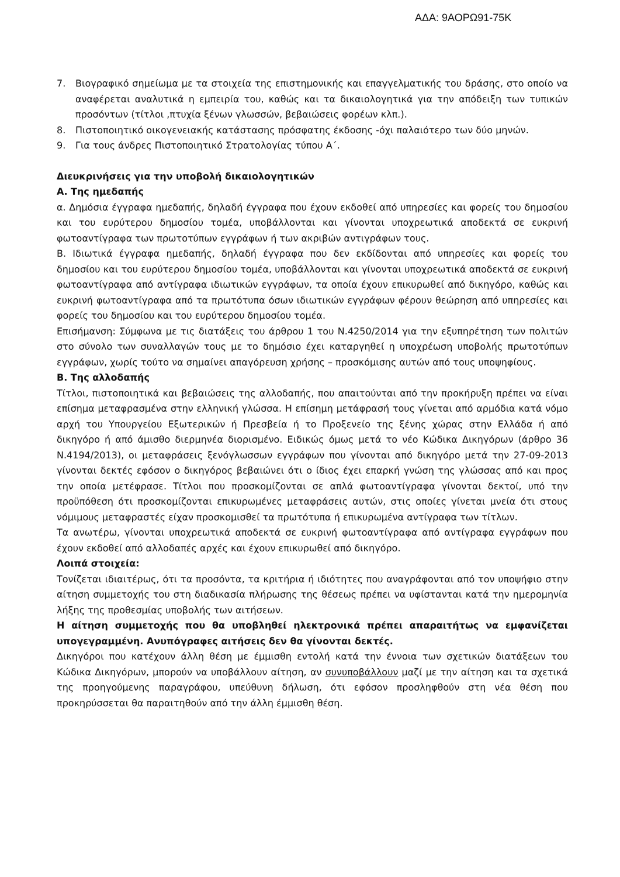ΑΔΑ: 9ΑΟΡΩ91-75Κ
7. Βιογραφικό σημείωμα με τα στοιχεία της επιστημονικής και επαγγελματικής του δράσης, στο οποίο να αναφέρεται αναλυτικά η εμπειρία του, καθώς και τα δικαιολογητικά για την απόδειξη των τυπικών προσόντων (τίτλοι ,πτυχία ξένων γλωσσών, βεβαιώσεις φορέων κλπ.).
8. Πιστοποιητικό οικογενειακής κατάστασης πρόσφατης έκδοσης -όχι παλαιότερο των δύο μηνών.
9. Για τους άνδρες Πιστοποιητικό Στρατολογίας τύπου Α΄.
Διευκρινήσεις για την υποβολή δικαιολογητικών
Α. Της ημεδαπής
α. Δημόσια έγγραφα ημεδαπής, δηλαδή έγγραφα που έχουν εκδοθεί από υπηρεσίες και φορείς του δημοσίου και του ευρύτερου δημοσίου τομέα, υποβάλλονται και γίνονται υποχρεωτικά αποδεκτά σε ευκρινή φωτοαντίγραφα των πρωτοτύπων εγγράφων ή των ακριβών αντιγράφων τους.
Β. Ιδιωτικά έγγραφα ημεδαπής, δηλαδή έγγραφα που δεν εκδίδονται από υπηρεσίες και φορείς του δημοσίου και του ευρύτερου δημοσίου τομέα, υποβάλλονται και γίνονται υποχρεωτικά αποδεκτά σε ευκρινή φωτοαντίγραφα από αντίγραφα ιδιωτικών εγγράφων, τα οποία έχουν επικυρωθεί από δικηγόρο, καθώς και ευκρινή φωτοαντίγραφα από τα πρωτότυπα όσων ιδιωτικών εγγράφων φέρουν θεώρηση από υπηρεσίες και φορείς του δημοσίου και του ευρύτερου δημοσίου τομέα.
Επισήμανση: Σύμφωνα με τις διατάξεις του άρθρου 1 του Ν.4250/2014 για την εξυπηρέτηση των πολιτών στο σύνολο των συναλλαγών τους με το δημόσιο έχει καταργηθεί η υποχρέωση υποβολής πρωτοτύπων εγγράφων, χωρίς τούτο να σημαίνει απαγόρευση χρήσης – προσκόμισης αυτών από τους υποψηφίους.
Β. Της αλλοδαπής
Τίτλοι, πιστοποιητικά και βεβαιώσεις της αλλοδαπής, που απαιτούνται από την προκήρυξη πρέπει να είναι επίσημα μεταφρασμένα στην ελληνική γλώσσα. Η επίσημη μετάφρασή τους γίνεται από αρμόδια κατά νόμο αρχή του Υπουργείου Εξωτερικών ή Πρεσβεία ή το Προξενείο της ξένης χώρας στην Ελλάδα ή από δικηγόρο ή από άμισθο διερμηνέα διορισμένο. Ειδικώς όμως μετά το νέο Κώδικα Δικηγόρων (άρθρο 36 Ν.4194/2013), οι μεταφράσεις ξενόγλωσσων εγγράφων που γίνονται από δικηγόρο μετά την 27-09-2013 γίνονται δεκτές εφόσον ο δικηγόρος βεβαιώνει ότι ο ίδιος έχει επαρκή γνώση της γλώσσας από και προς την οποία μετέφρασε. Τίτλοι που προσκομίζονται σε απλά φωτοαντίγραφα γίνονται δεκτοί, υπό την προϋπόθεση ότι προσκομίζονται επικυρωμένες μεταφράσεις αυτών, στις οποίες γίνεται μνεία ότι στους νόμιμους μεταφραστές είχαν προσκομισθεί τα πρωτότυπα ή επικυρωμένα αντίγραφα των τίτλων.
Τα ανωτέρω, γίνονται υποχρεωτικά αποδεκτά σε ευκρινή φωτοαντίγραφα από αντίγραφα εγγράφων που έχουν εκδοθεί από αλλοδαπές αρχές και έχουν επικυρωθεί από δικηγόρο.
Λοιπά στοιχεία:
Τονίζεται ιδιαιτέρως, ότι τα προσόντα, τα κριτήρια ή ιδιότητες που αναγράφονται από τον υποψήφιο στην αίτηση συμμετοχής του στη διαδικασία πλήρωσης της θέσεως πρέπει να υφίστανται κατά την ημερομηνία λήξης της προθεσμίας υποβολής των αιτήσεων.
Η αίτηση συμμετοχής που θα υποβληθεί ηλεκτρονικά πρέπει απαραιτήτως να εμφανίζεται υπογεγραμμένη. Ανυπόγραφες αιτήσεις δεν θα γίνονται δεκτές.
Δικηγόροι που κατέχουν άλλη θέση με έμμισθη εντολή κατά την έννοια των σχετικών διατάξεων του Κώδικα Δικηγόρων, μπορούν να υποβάλλουν αίτηση, αν συνυποβάλλουν μαζί με την αίτηση και τα σχετικά της προηγούμενης παραγράφου, υπεύθυνη δήλωση, ότι εφόσον προσληφθούν στη νέα θέση που προκηρύσσεται θα παραιτηθούν από την άλλη έμμισθη θέση.